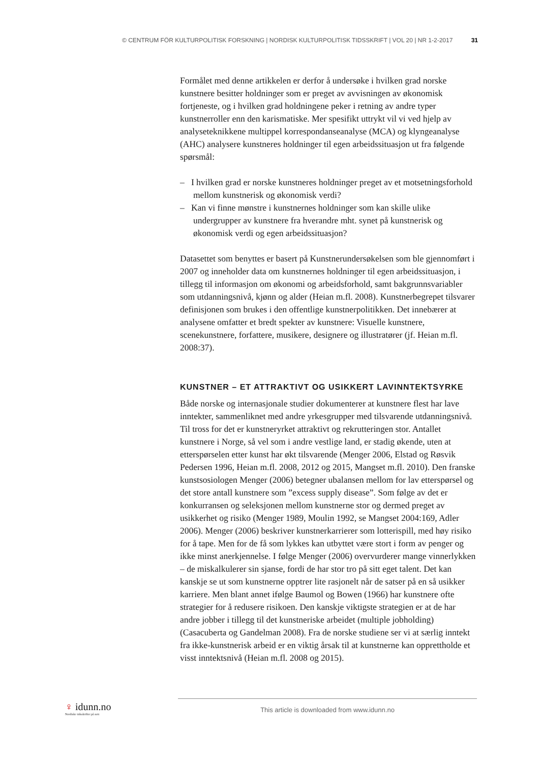© CENTRUM FÖR KULTURPOLITISK FORSKNING | NORDISK KULTURPOLITISK TIDSSKRIFT | VOL 20 | NR 1-2-2017 31
Formålet med denne artikkelen er derfor å undersøke i hvilken grad norske kunstnere besitter holdninger som er preget av avvisningen av økonomisk fortjeneste, og i hvilken grad holdningene peker i retning av andre typer kunstnerroller enn den karismatiske. Mer spesifikt uttrykt vil vi ved hjelp av analyseteknikkene multippel korrespondanseanalyse (MCA) og klyngeanalyse (AHC) analysere kunstneres holdninger til egen arbeidssituasjon ut fra følgende spørsmål:
– I hvilken grad er norske kunstneres holdninger preget av et motsetningsforhold mellom kunstnerisk og økonomisk verdi?
– Kan vi finne mønstre i kunstnernes holdninger som kan skille ulike undergrupper av kunstnere fra hverandre mht. synet på kunstnerisk og økonomisk verdi og egen arbeidssituasjon?
Datasettet som benyttes er basert på Kunstnerundersøkelsen som ble gjennomført i 2007 og inneholder data om kunstnernes holdninger til egen arbeidssituasjon, i tillegg til informasjon om økonomi og arbeidsforhold, samt bakgrunnsvariabler som utdanningsnivå, kjønn og alder (Heian m.fl. 2008). Kunstnerbegrepet tilsvarer definisjonen som brukes i den offentlige kunstnerpolitikken. Det innebærer at analysene omfatter et bredt spekter av kunstnere: Visuelle kunstnere, scenekunstnere, forfattere, musikere, designere og illustratører (jf. Heian m.fl. 2008:37).
KUNSTNER – ET ATTRAKTIVT OG USIKKERT LAVINNTEKTSYRKE
Både norske og internasjonale studier dokumenterer at kunstnere flest har lave inntekter, sammenliknet med andre yrkesgrupper med tilsvarende utdanningsnivå. Til tross for det er kunstneryrket attraktivt og rekrutteringen stor. Antallet kunstnere i Norge, så vel som i andre vestlige land, er stadig økende, uten at etterspørselen etter kunst har økt tilsvarende (Menger 2006, Elstad og Røsvik Pedersen 1996, Heian m.fl. 2008, 2012 og 2015, Mangset m.fl. 2010). Den franske kunstsosiologen Menger (2006) betegner ubalansen mellom for lav etterspørsel og det store antall kunstnere som ”excess supply disease”. Som følge av det er konkurransen og seleksjonen mellom kunstnerne stor og dermed preget av usikkerhet og risiko (Menger 1989, Moulin 1992, se Mangset 2004:169, Adler 2006). Menger (2006) beskriver kunstnerkarrierer som lotterispill, med høy risiko for å tape. Men for de få som lykkes kan utbyttet være stort i form av penger og ikke minst anerkjennelse. I følge Menger (2006) overvurderer mange vinnerlykken – de miskalkulerer sin sjanse, fordi de har stor tro på sitt eget talent. Det kan kanskje se ut som kunstnerne opptrer lite rasjonelt når de satser på en så usikker karriere. Men blant annet ifølge Baumol og Bowen (1966) har kunstnere ofte strategier for å redusere risikoen. Den kanskje viktigste strategien er at de har andre jobber i tillegg til det kunstneriske arbeidet (multiple jobholding) (Casacuberta og Gandelman 2008). Fra de norske studiene ser vi at særlig inntekt fra ikke-kunstnerisk arbeid er en viktig årsak til at kunstnerne kan opprettholde et visst inntektsnivå (Heian m.fl. 2008 og 2015).
♀ idunn.no
Nordiske tidsskrifter på nett
This article is downloaded from www.idunn.no